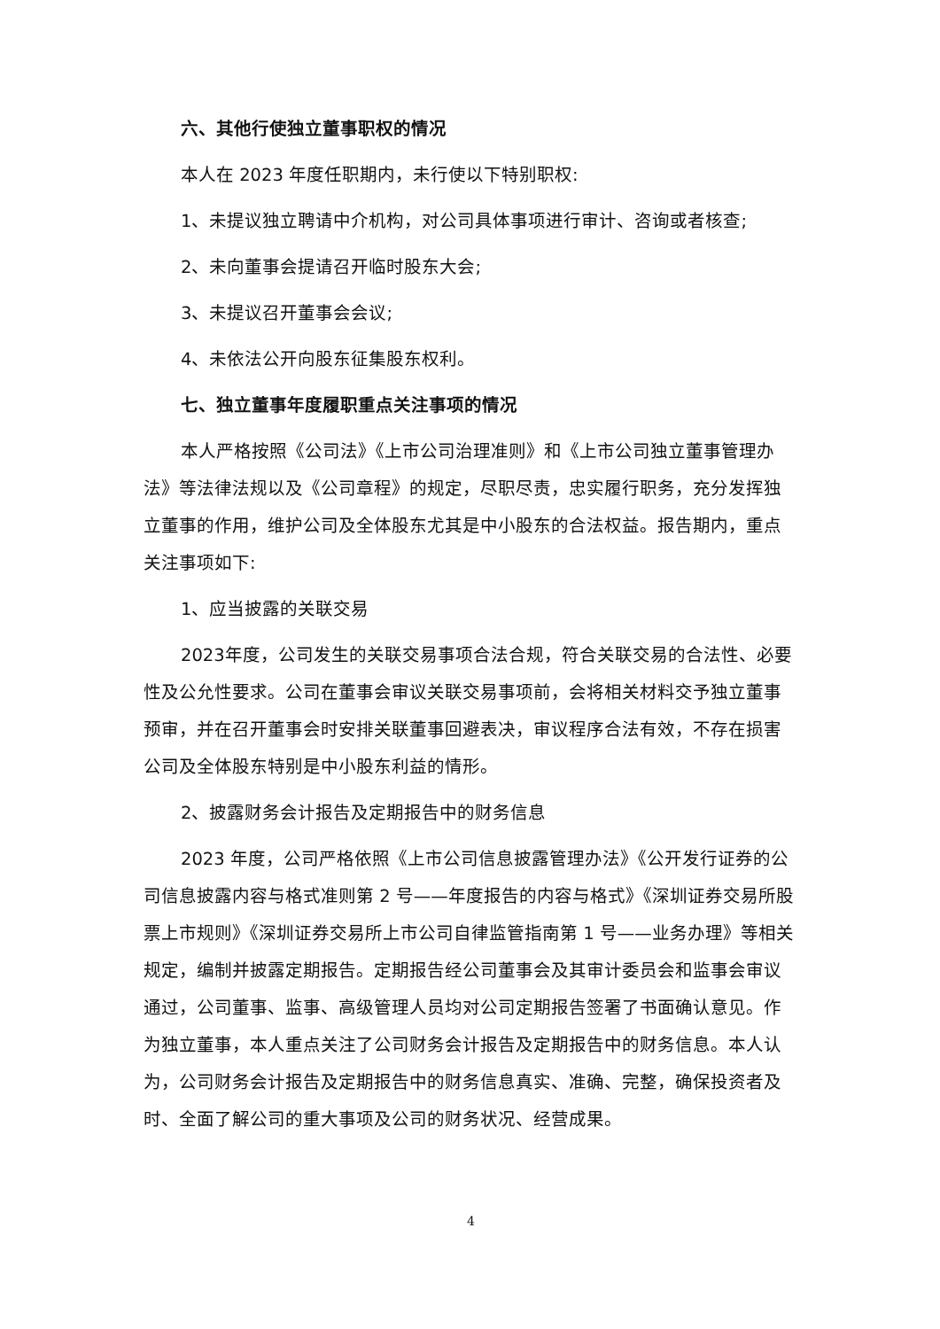六、其他行使独立董事职权的情况
本人在 2023 年度任职期内，未行使以下特别职权:
1、未提议独立聘请中介机构，对公司具体事项进行审计、咨询或者核查;
2、未向董事会提请召开临时股东大会;
3、未提议召开董事会会议;
4、未依法公开向股东征集股东权利。
七、独立董事年度履职重点关注事项的情况
本人严格按照《公司法》《上市公司治理准则》和《上市公司独立董事管理办法》等法律法规以及《公司章程》的规定，尽职尽责，忠实履行职务，充分发挥独立董事的作用，维护公司及全体股东尤其是中小股东的合法权益。报告期内，重点关注事项如下:
1、应当披露的关联交易
2023年度，公司发生的关联交易事项合法合规，符合关联交易的合法性、必要性及公允性要求。公司在董事会审议关联交易事项前，会将相关材料交予独立董事预审，并在召开董事会时安排关联董事回避表决，审议程序合法有效，不存在损害公司及全体股东特别是中小股东利益的情形。
2、披露财务会计报告及定期报告中的财务信息
2023 年度，公司严格依照《上市公司信息披露管理办法》《公开发行证券的公司信息披露内容与格式准则第 2 号——年度报告的内容与格式》《深圳证券交易所股票上市规则》《深圳证券交易所上市公司自律监管指南第 1 号——业务办理》等相关规定，编制并披露定期报告。定期报告经公司董事会及其审计委员会和监事会审议通过，公司董事、监事、高级管理人员均对公司定期报告签署了书面确认意见。作为独立董事，本人重点关注了公司财务会计报告及定期报告中的财务信息。本人认为，公司财务会计报告及定期报告中的财务信息真实、准确、完整，确保投资者及时、全面了解公司的重大事项及公司的财务状况、经营成果。
4